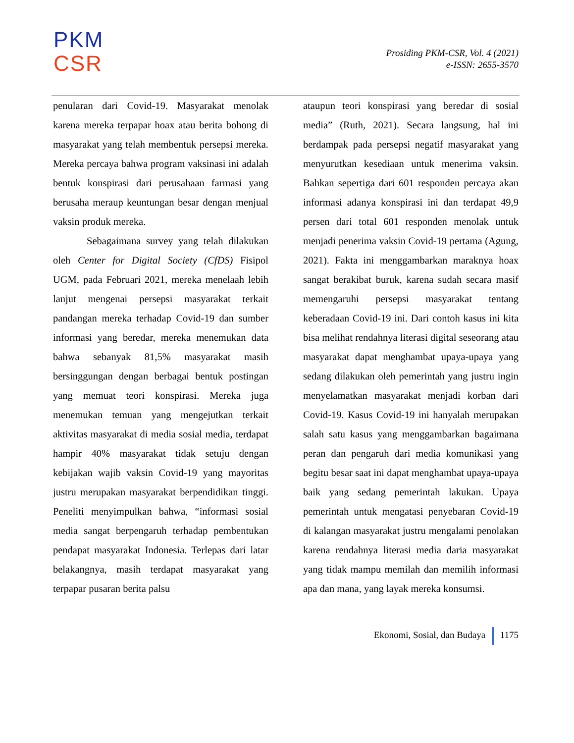PKM
CSR
Prosiding PKM-CSR, Vol. 4 (2021)
e-ISSN: 2655-3570
penularan dari Covid-19. Masyarakat menolak karena mereka terpapar hoax atau berita bohong di masyarakat yang telah membentuk persepsi mereka. Mereka percaya bahwa program vaksinasi ini adalah bentuk konspirasi dari perusahaan farmasi yang berusaha meraup keuntungan besar dengan menjual vaksin produk mereka.
Sebagaimana survey yang telah dilakukan oleh Center for Digital Society (CfDS) Fisipol UGM, pada Februari 2021, mereka menelaah lebih lanjut mengenai persepsi masyarakat terkait pandangan mereka terhadap Covid-19 dan sumber informasi yang beredar, mereka menemukan data bahwa sebanyak 81,5% masyarakat masih bersinggungan dengan berbagai bentuk postingan yang memuat teori konspirasi. Mereka juga menemukan temuan yang mengejutkan terkait aktivitas masyarakat di media sosial media, terdapat hampir 40% masyarakat tidak setuju dengan kebijakan wajib vaksin Covid-19 yang mayoritas justru merupakan masyarakat berpendidikan tinggi. Peneliti menyimpulkan bahwa, “informasi sosial media sangat berpengaruh terhadap pembentukan pendapat masyarakat Indonesia. Terlepas dari latar belakangnya, masih terdapat masyarakat yang terpapar pusaran berita palsu
ataupun teori konspirasi yang beredar di sosial media” (Ruth, 2021). Secara langsung, hal ini berdampak pada persepsi negatif masyarakat yang menyurutkan kesediaan untuk menerima vaksin. Bahkan sepertiga dari 601 responden percaya akan informasi adanya konspirasi ini dan terdapat 49,9 persen dari total 601 responden menolak untuk menjadi penerima vaksin Covid-19 pertama (Agung, 2021). Fakta ini menggambarkan maraknya hoax sangat berakibat buruk, karena sudah secara masif memengaruhi persepsi masyarakat tentang keberadaan Covid-19 ini. Dari contoh kasus ini kita bisa melihat rendahnya literasi digital seseorang atau masyarakat dapat menghambat upaya-upaya yang sedang dilakukan oleh pemerintah yang justru ingin menyelamatkan masyarakat menjadi korban dari Covid-19. Kasus Covid-19 ini hanyalah merupakan salah satu kasus yang menggambarkan bagaimana peran dan pengaruh dari media komunikasi yang begitu besar saat ini dapat menghambat upaya-upaya baik yang sedang pemerintah lakukan. Upaya pemerintah untuk mengatasi penyebaran Covid-19 di kalangan masyarakat justru mengalami penolakan karena rendahnya literasi media daria masyarakat yang tidak mampu memilah dan memilih informasi apa dan mana, yang layak mereka konsumsi.
Ekonomi, Sosial, dan Budaya 1175